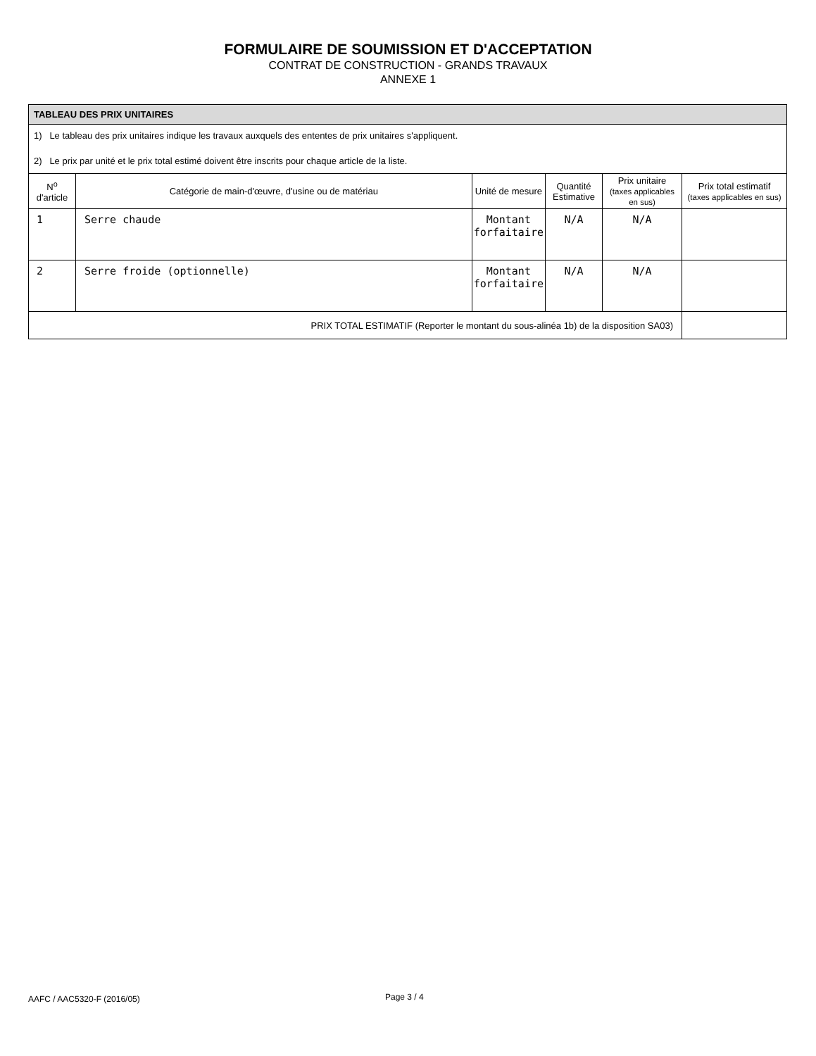FORMULAIRE DE SOUMISSION ET D'ACCEPTATION
CONTRAT DE CONSTRUCTION - GRANDS TRAVAUX
ANNEXE 1
TABLEAU DES PRIX UNITAIRES
1) Le tableau des prix unitaires indique les travaux auxquels des ententes de prix unitaires s'appliquent.
2) Le prix par unité et le prix total estimé doivent être inscrits pour chaque article de la liste.
| N<sup>o</sup> d'article | Catégorie de main-d'œuvre, d'usine ou de matériau | Unité de mesure | Quantité Estimative | Prix unitaire (taxes applicables en sus) | Prix total estimatif (taxes applicables en sus) |
| --- | --- | --- | --- | --- | --- |
| 1 | Serre chaude | Montant forfaitaire | N/A | N/A | |
| 2 | Serre froide (optionnelle) | Montant forfaitaire | N/A | N/A | |
| PRIX TOTAL ESTIMATIF (Reporter le montant du sous-alinéa 1b) de la disposition SA03) | | | | | |
AAFC / AAC5320-F (2016/05) Page 3 / 4